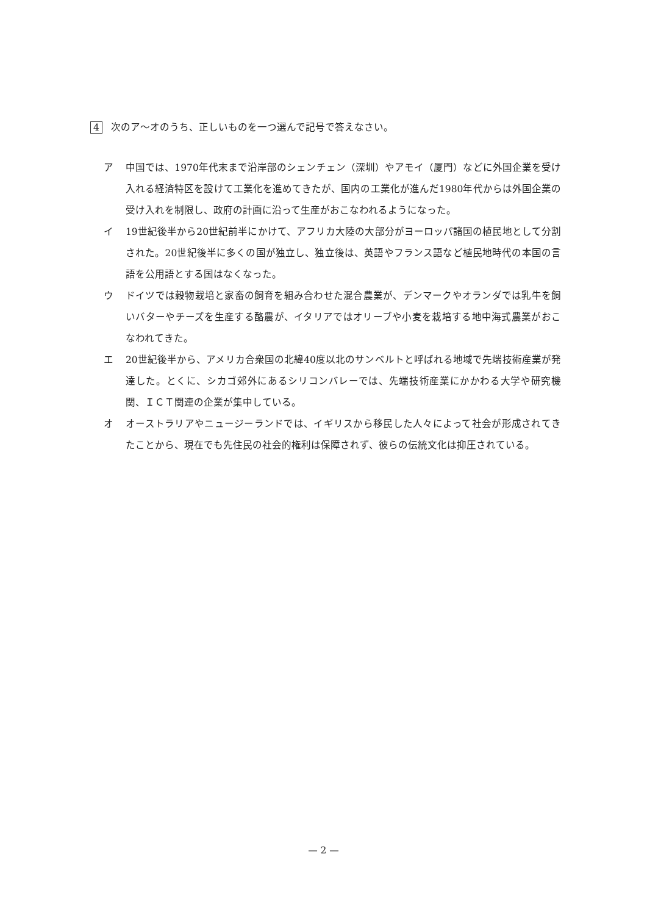4 次のア～オのうち、正しいものを一つ選んで記号で答えなさい。
ア 中国では、1970年代末まで沿岸部のシェンチェン（深圳）やアモイ（厦門）などに外国企業を受け入れる経済特区を設けて工業化を進めてきたが、国内の工業化が進んだ1980年代からは外国企業の受け入れを制限し、政府の計画に沿って生産がおこなわれるようになった。
イ 19世紀後半から20世紀前半にかけて、アフリカ大陸の大部分がヨーロッパ諸国の植民地として分割された。20世紀後半に多くの国が独立し、独立後は、英語やフランス語など植民地時代の本国の言語を公用語とする国はなくなった。
ウ ドイツでは穀物栽培と家畜の飼育を組み合わせた混合農業が、デンマークやオランダでは乳牛を飼いバターやチーズを生産する酪農が、イタリアではオリーブや小麦を栽培する地中海式農業がおこなわれてきた。
エ 20世紀後半から、アメリカ合衆国の北緯40度以北のサンベルトと呼ばれる地域で先端技術産業が発達した。とくに、シカゴ郊外にあるシリコンバレーでは、先端技術産業にかかわる大学や研究機関、ＩＣＴ関連の企業が集中している。
オ オーストラリアやニュージーランドでは、イギリスから移民した人々によって社会が形成されてきたことから、現在でも先住民の社会的権利は保障されず、彼らの伝統文化は抑圧されている。
— 2 —